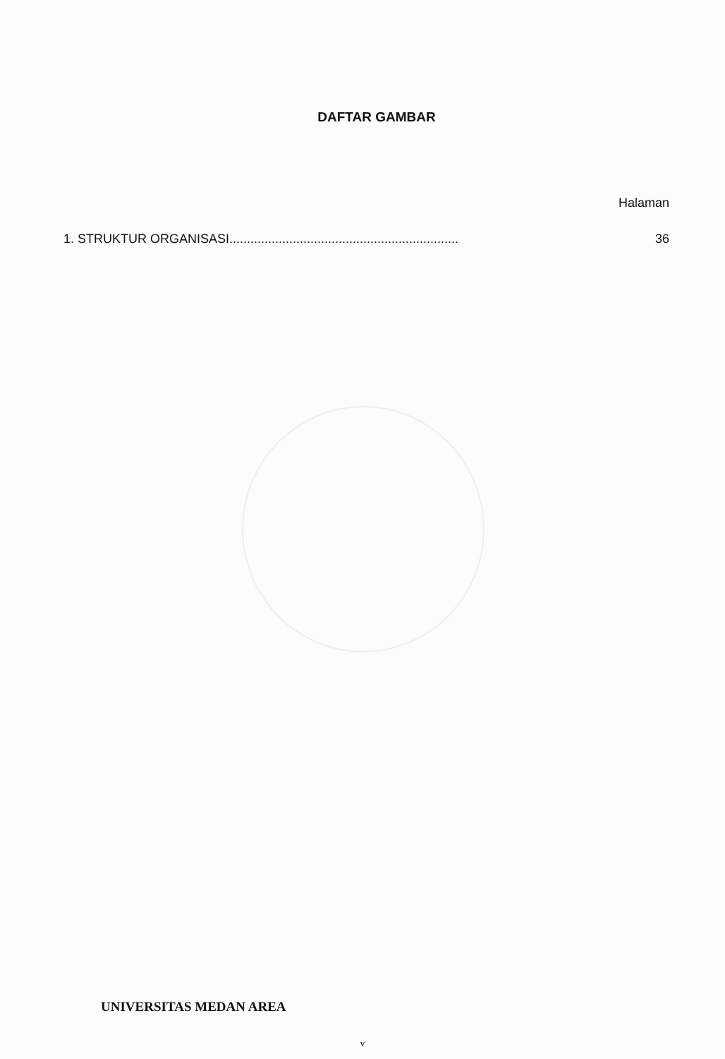DAFTAR GAMBAR
Halaman
1. STRUKTUR ORGANISASI................................................................. 36
UNIVERSITAS MEDAN AREA
v